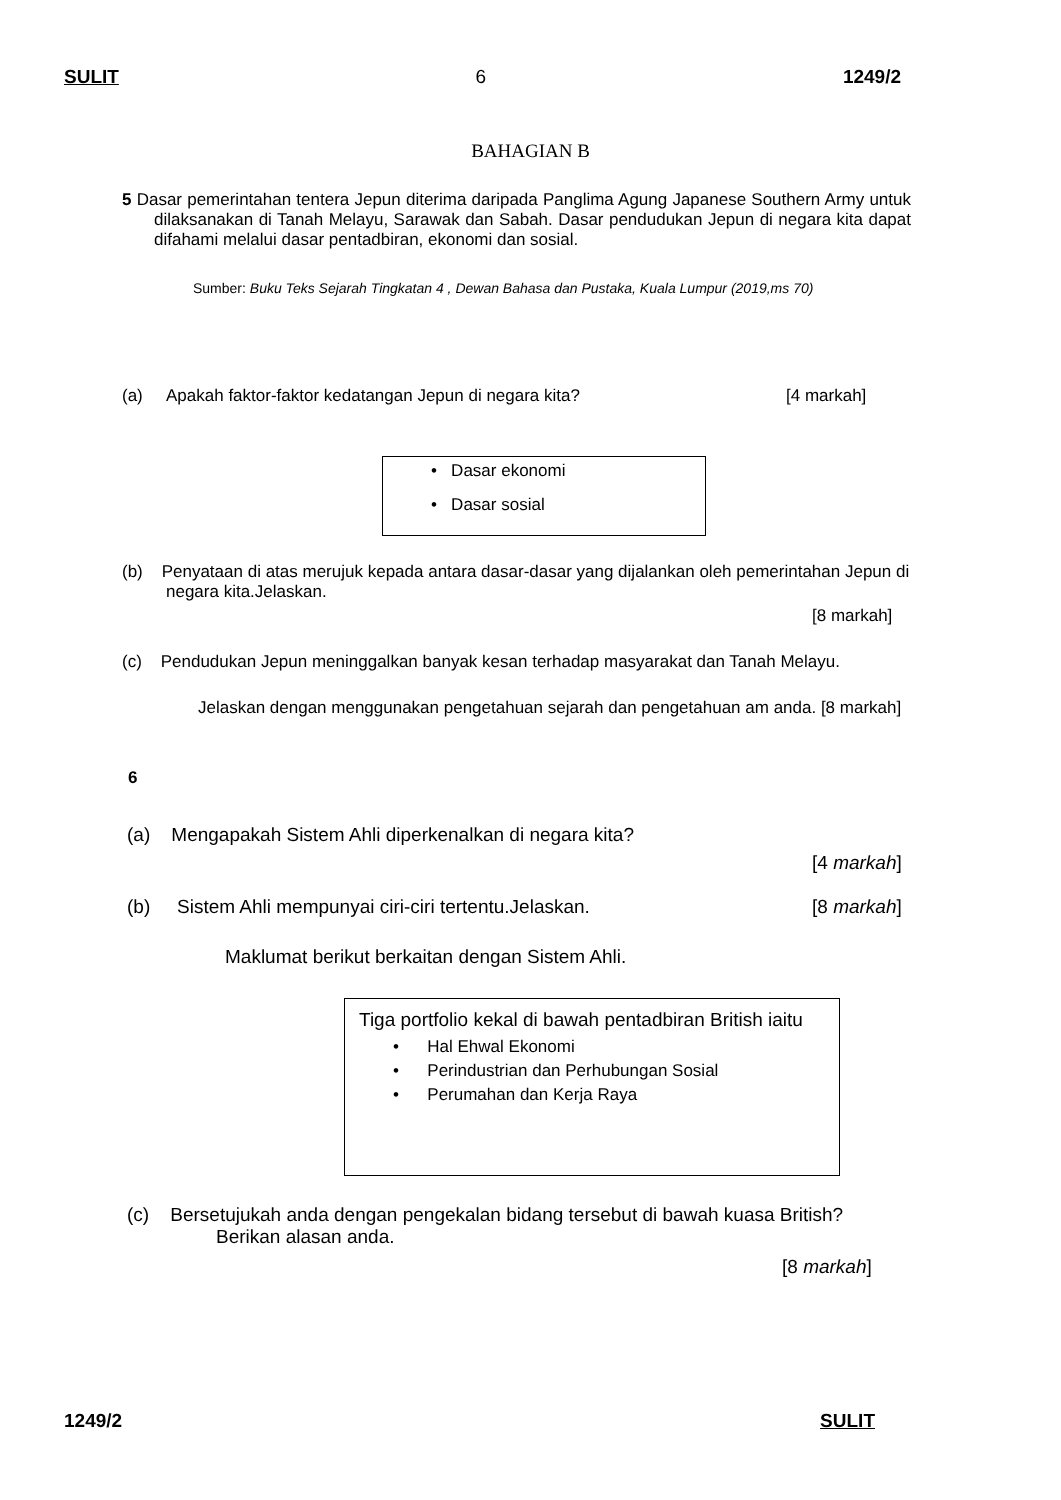SULIT 6 1249/2
BAHAGIAN B
5 Dasar pemerintahan tentera Jepun diterima daripada Panglima Agung Japanese Southern Army untuk dilaksanakan di Tanah Melayu, Sarawak dan Sabah. Dasar pendudukan Jepun di negara kita dapat difahami melalui dasar pentadbiran, ekonomi dan sosial.
Sumber: Buku Teks Sejarah Tingkatan 4 , Dewan Bahasa dan Pustaka, Kuala Lumpur (2019,ms 70)
(a) Apakah faktor-faktor kedatangan Jepun di negara kita? [4 markah]
• Dasar ekonomi
• Dasar sosial
(b) Penyataan di atas merujuk kepada antara dasar-dasar yang dijalankan oleh pemerintahan Jepun di negara kita.Jelaskan.
[8 markah]
(c) Pendudukan Jepun meninggalkan banyak kesan terhadap masyarakat dan Tanah Melayu.
Jelaskan dengan menggunakan pengetahuan sejarah dan pengetahuan am anda. [8 markah]
6
(a) Mengapakah Sistem Ahli diperkenalkan di negara kita?
[4 markah]
(b) Sistem Ahli mempunyai ciri-ciri tertentu.Jelaskan. [8 markah]
Maklumat berikut berkaitan dengan Sistem Ahli.
Tiga portfolio kekal di bawah pentadbiran British iaitu
• Hal Ehwal Ekonomi
• Perindustrian dan Perhubungan Sosial
• Perumahan dan Kerja Raya
(c) Bersetujukah anda dengan pengekalan bidang tersebut di bawah kuasa British?
Berikan alasan anda.
[8 markah]
1249/2 SULIT